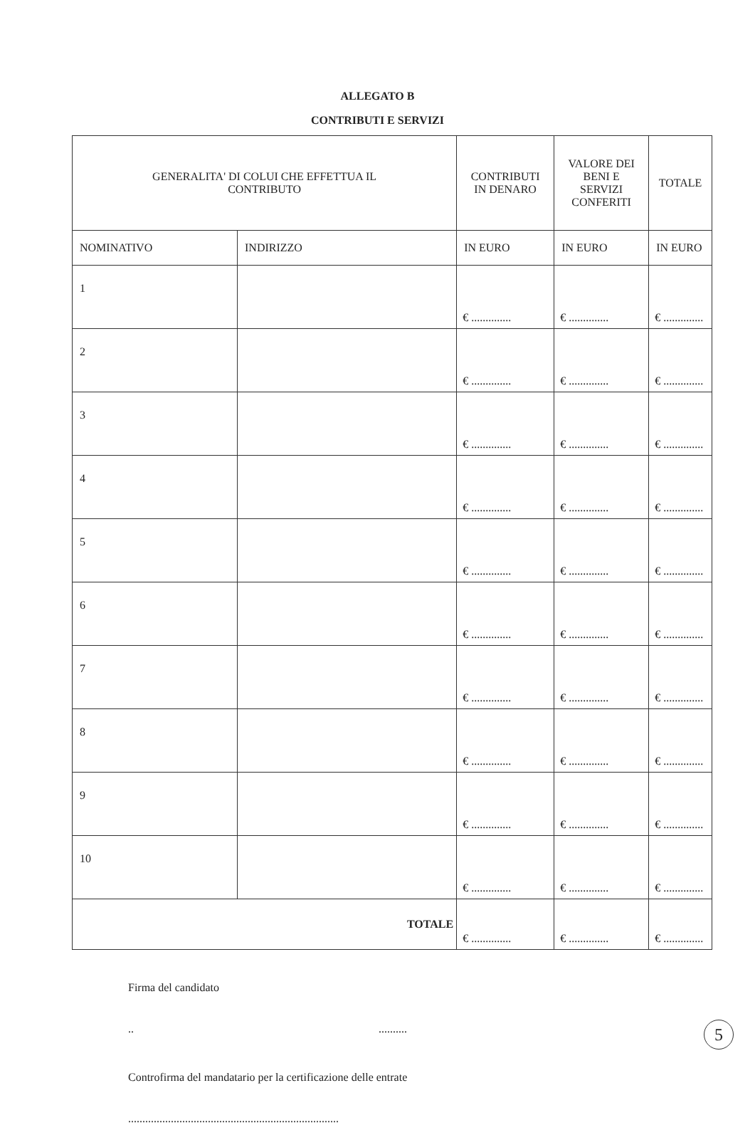ALLEGATO B
CONTRIBUTI E SERVIZI
| GENERALITA' DI COLUI CHE EFFETTUA IL CONTRIBUTO | | CONTRIBUTI IN DENARO | VALORE DEI BENI E SERVIZI CONFERITI | TOTALE |
| --- | --- | --- | --- | --- |
| NOMINATIVO | INDIRIZZO | IN EURO | IN EURO | IN EURO |
| 1 | | € .............. | € .............. | € .............. |
| 2 | | € .............. | € .............. | € .............. |
| 3 | | € .............. | € .............. | € .............. |
| 4 | | € .............. | € .............. | € .............. |
| 5 | | € .............. | € .............. | € .............. |
| 6 | | € .............. | € .............. | € .............. |
| 7 | | € .............. | € .............. | € .............. |
| 8 | | € .............. | € .............. | € .............. |
| 9 | | € .............. | € .............. | € .............. |
| 10 | | € .............. | € .............. | € .............. |
| TOTALE | | € .............. | € .............. | € .............. |
Firma del candidato
.. ..........
Controfirma del mandatario per la certificazione delle entrate
..........................................................................
5